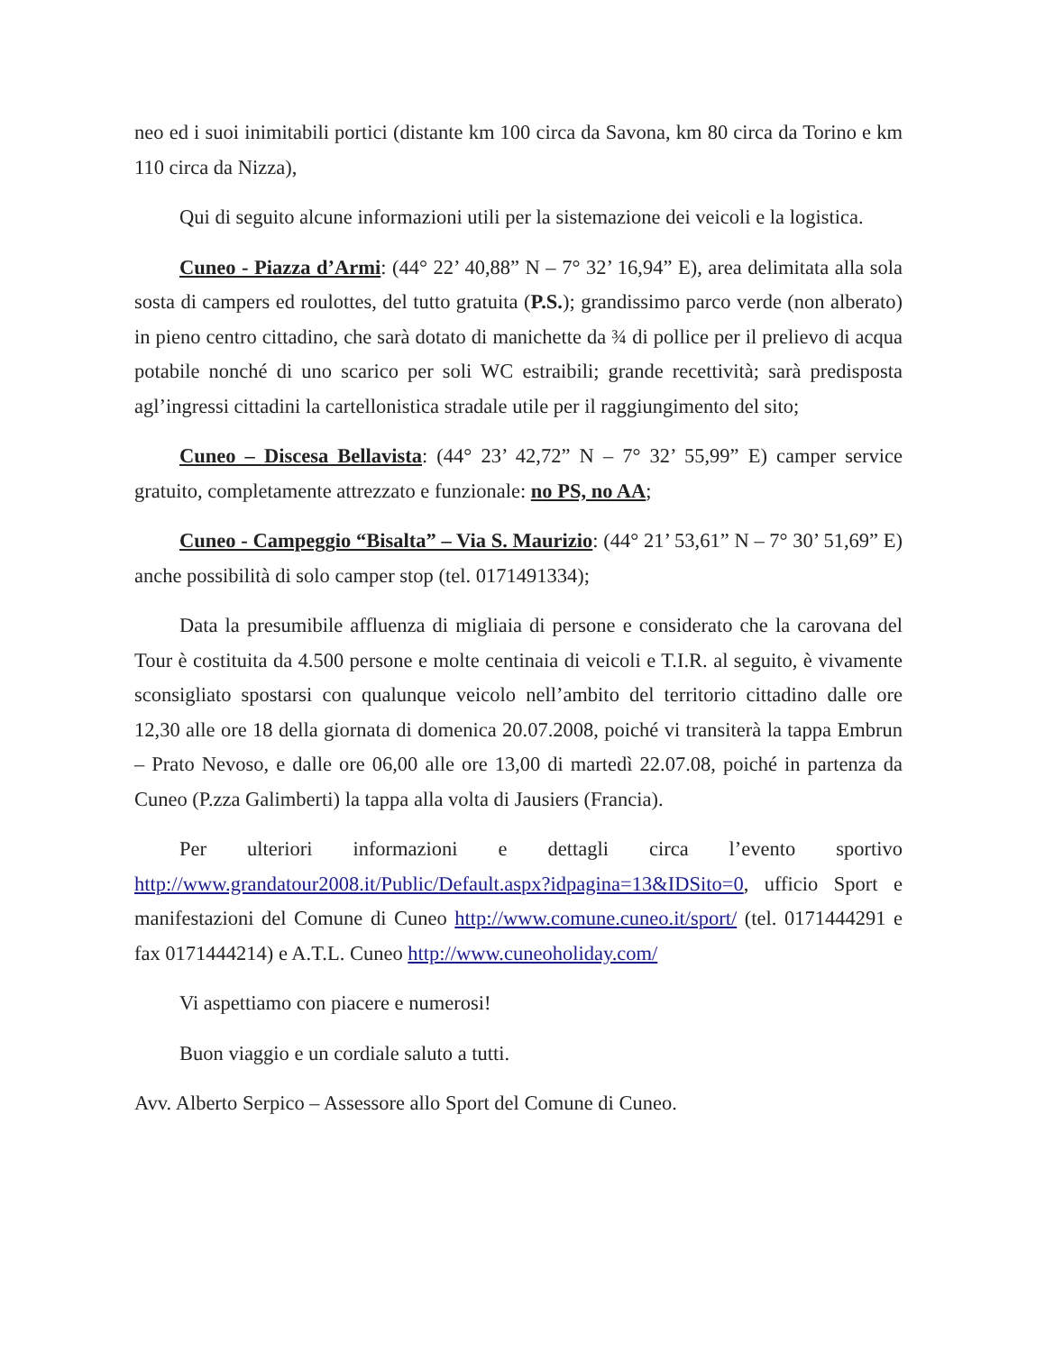neo ed i suoi inimitabili portici (distante km 100 circa da Savona, km 80 circa da Torino e km 110 circa da Nizza),
Qui di seguito alcune informazioni utili per la sistemazione dei veicoli e la logistica.
Cuneo - Piazza d’Armi: (44° 22’ 40,88” N – 7° 32’ 16,94” E), area delimitata alla sola sosta di campers ed roulottes, del tutto gratuita (P.S.); grandissimo parco verde (non alberato) in pieno centro cittadino, che sarà dotato di manichette da ¾ di pollice per il prelievo di acqua potabile nonché di uno scarico per soli WC estraibili; grande recettività; sarà predisposta agl’ingressi cittadini la cartellonistica stradale utile per il raggiungimento del sito;
Cuneo – Discesa Bellavista: (44° 23’ 42,72” N – 7° 32’ 55,99” E) camper service gratuito, completamente attrezzato e funzionale: no PS, no AA;
Cuneo - Campeggio “Bisalta” – Via S. Maurizio: (44° 21’ 53,61” N – 7° 30’ 51,69” E) anche possibilità di solo camper stop (tel. 0171491334);
Data la presumibile affluenza di migliaia di persone e considerato che la carovana del Tour è costituita da 4.500 persone e molte centinaia di veicoli e T.I.R. al seguito, è vivamente sconsigliato spostarsi con qualunque veicolo nell’ambito del territorio cittadino dalle ore 12,30 alle ore 18 della giornata di domenica 20.07.2008, poiché vi transiterà la tappa Embrun – Prato Nevoso, e dalle ore 06,00 alle ore 13,00 di martedì 22.07.08, poiché in partenza da Cuneo (P.zza Galimberti) la tappa alla volta di Jausiers (Francia).
Per ulteriori informazioni e dettagli circa l’evento sportivo http://www.grandatour2008.it/Public/Default.aspx?idpagina=13&IDSito=0, ufficio Sport e manifestazioni del Comune di Cuneo http://www.comune.cuneo.it/sport/ (tel. 0171444291 e fax 0171444214) e A.T.L. Cuneo http://www.cuneoholiday.com/
Vi aspettiamo con piacere e numerosi!
Buon viaggio e un cordiale saluto a tutti.
Avv. Alberto Serpico – Assessore allo Sport del Comune di Cuneo.